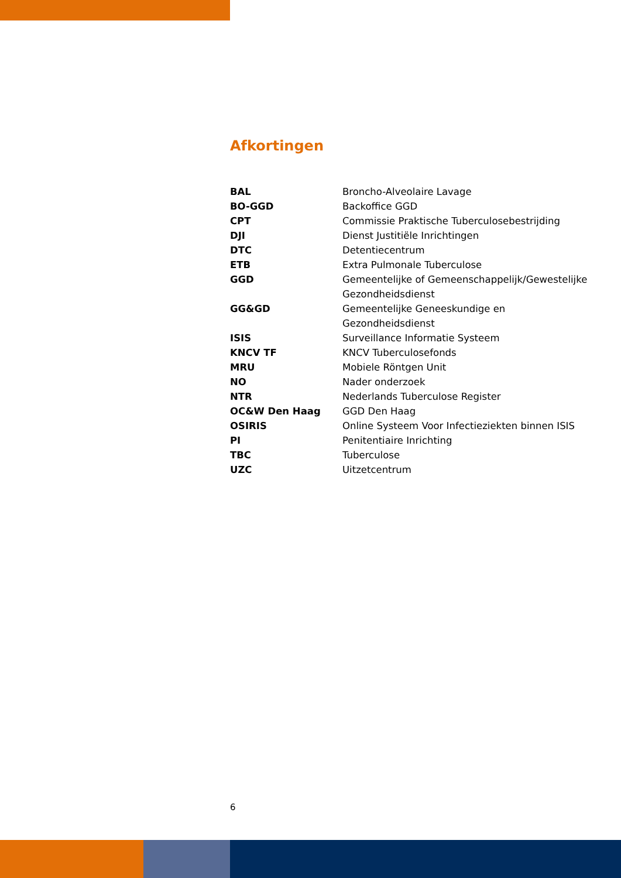Afkortingen
| BAL | Broncho-Alveolaire Lavage |
| BO-GGD | Backoffice GGD |
| CPT | Commissie Praktische Tuberculosebestrijding |
| DJI | Dienst Justitiële Inrichtingen |
| DTC | Detentiecentrum |
| ETB | Extra Pulmonale Tuberculose |
| GGD | Gemeentelijke of Gemeenschappelijk/Gewestelijke Gezondheidsdienst |
| GG&GD | Gemeentelijke Geneeskundige en Gezondheidsdienst |
| ISIS | Surveillance Informatie Systeem |
| KNCV TF | KNCV Tuberculosefonds |
| MRU | Mobiele Röntgen Unit |
| NO | Nader onderzoek |
| NTR | Nederlands Tuberculose Register |
| OC&W Den Haag | GGD Den Haag |
| OSIRIS | Online Systeem Voor Infectieziekten binnen ISIS |
| PI | Penitentiaire Inrichting |
| TBC | Tuberculose |
| UZC | Uitzetcentrum |
6